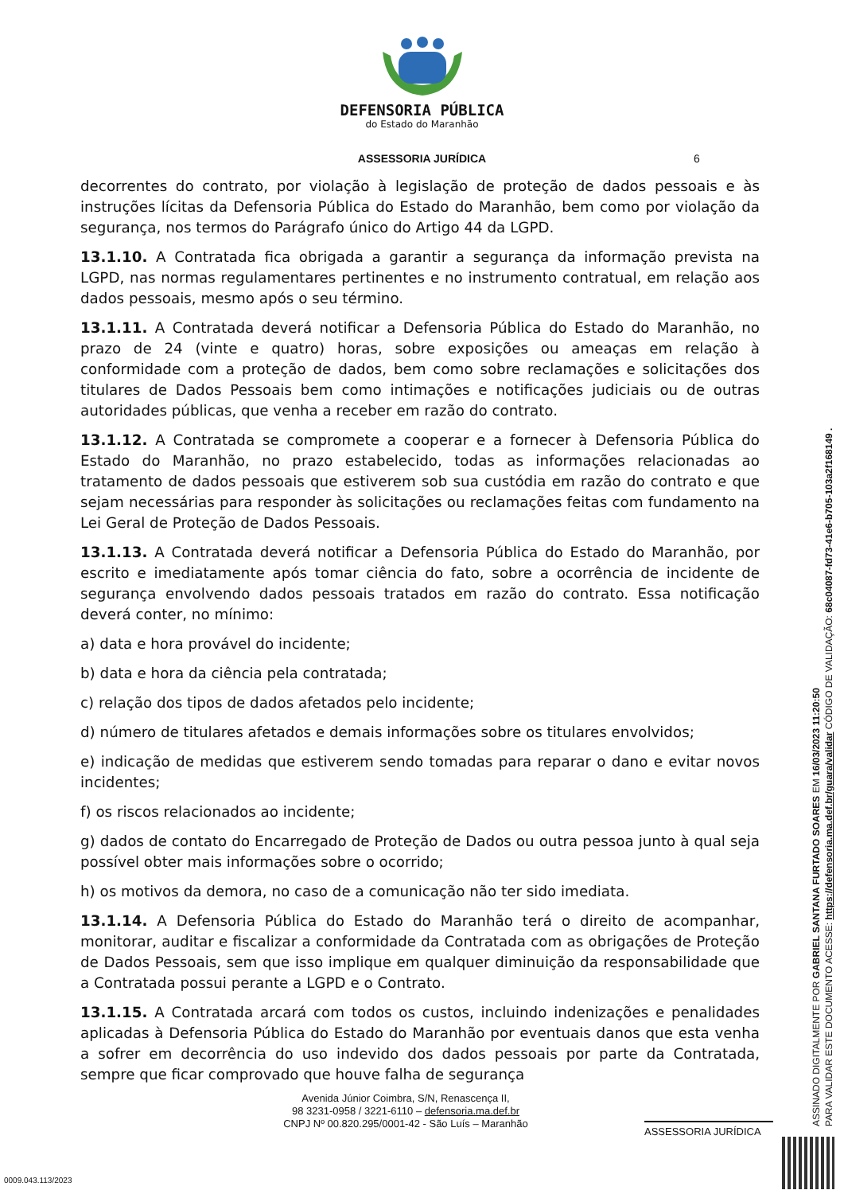DEFENSORIA PÚBLICA
do Estado do Maranhão
ASSESSORIA JURÍDICA 6
decorrentes do contrato, por violação à legislação de proteção de dados pessoais e às instruções lícitas da Defensoria Pública do Estado do Maranhão, bem como por violação da segurança, nos termos do Parágrafo único do Artigo 44 da LGPD.
13.1.10. A Contratada fica obrigada a garantir a segurança da informação prevista na LGPD, nas normas regulamentares pertinentes e no instrumento contratual, em relação aos dados pessoais, mesmo após o seu término.
13.1.11. A Contratada deverá notificar a Defensoria Pública do Estado do Maranhão, no prazo de 24 (vinte e quatro) horas, sobre exposições ou ameaças em relação à conformidade com a proteção de dados, bem como sobre reclamações e solicitações dos titulares de Dados Pessoais bem como intimações e notificações judiciais ou de outras autoridades públicas, que venha a receber em razão do contrato.
13.1.12. A Contratada se compromete a cooperar e a fornecer à Defensoria Pública do Estado do Maranhão, no prazo estabelecido, todas as informações relacionadas ao tratamento de dados pessoais que estiverem sob sua custódia em razão do contrato e que sejam necessárias para responder às solicitações ou reclamações feitas com fundamento na Lei Geral de Proteção de Dados Pessoais.
13.1.13. A Contratada deverá notificar a Defensoria Pública do Estado do Maranhão, por escrito e imediatamente após tomar ciência do fato, sobre a ocorrência de incidente de segurança envolvendo dados pessoais tratados em razão do contrato. Essa notificação deverá conter, no mínimo:
a) data e hora provável do incidente;
b) data e hora da ciência pela contratada;
c) relação dos tipos de dados afetados pelo incidente;
d) número de titulares afetados e demais informações sobre os titulares envolvidos;
e) indicação de medidas que estiverem sendo tomadas para reparar o dano e evitar novos incidentes;
f) os riscos relacionados ao incidente;
g) dados de contato do Encarregado de Proteção de Dados ou outra pessoa junto à qual seja possível obter mais informações sobre o ocorrido;
h) os motivos da demora, no caso de a comunicação não ter sido imediata.
13.1.14. A Defensoria Pública do Estado do Maranhão terá o direito de acompanhar, monitorar, auditar e fiscalizar a conformidade da Contratada com as obrigações de Proteção de Dados Pessoais, sem que isso implique em qualquer diminuição da responsabilidade que a Contratada possui perante a LGPD e o Contrato.
13.1.15. A Contratada arcará com todos os custos, incluindo indenizações e penalidades aplicadas à Defensoria Pública do Estado do Maranhão por eventuais danos que esta venha a sofrer em decorrência do uso indevido dos dados pessoais por parte da Contratada, sempre que ficar comprovado que houve falha de segurança
Avenida Júnior Coimbra, S/N, Renascença II,
98 3231-0958 / 3221-6110 – defensoria.ma.def.br
CNPJ Nº 00.820.295/0001-42 - São Luís – Maranhão
ASSESSORIA JURÍDICA
ASSINADO DIGITALMENTE POR GABRIEL SANTANA FURTADO SOARES EM 16/03/2023 11:20:50
PARA VALIDAR ESTE DOCUMENTO ACESSE: https://defensoria.ma.def.br/guara/validar CÓDIGO DE VALIDAÇÃO: 68c04087-fd73-41e6-b705-103a2f168149 .
0009.043.113/2023